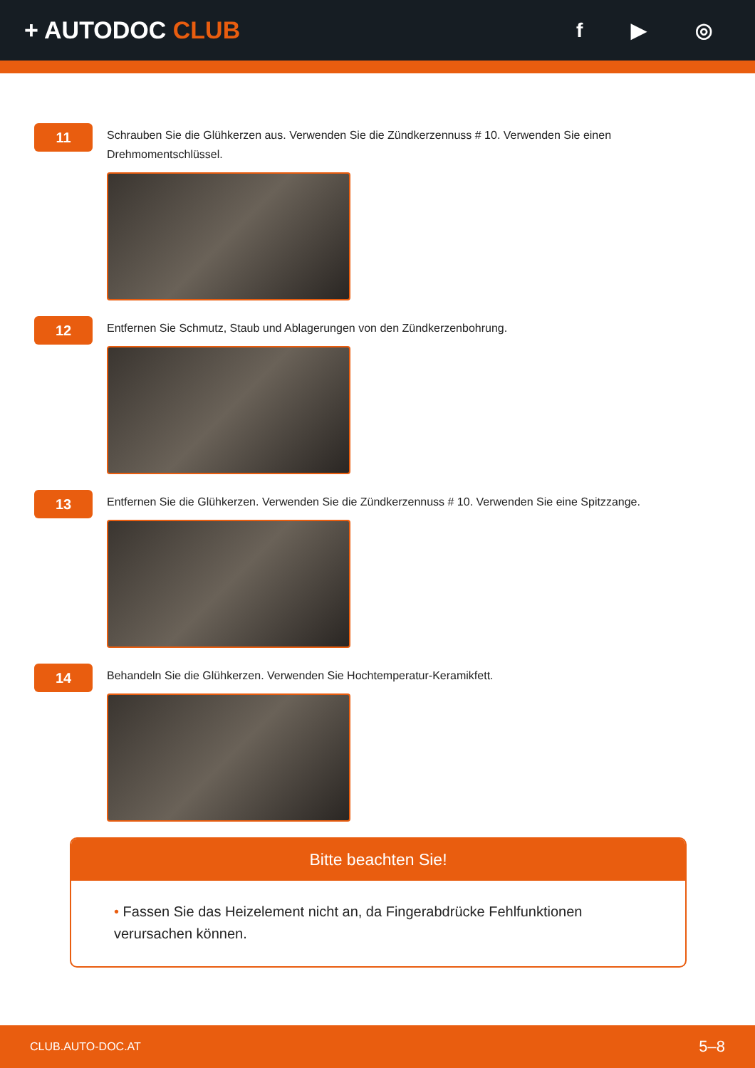+ AUTODOC CLUB
f ▶ ◎
11
Schrauben Sie die Glühkerzen aus. Verwenden Sie die Zündkerzennuss # 10. Verwenden Sie einen Drehmomentschlüssel.
12
Entfernen Sie Schmutz, Staub und Ablagerungen von den Zündkerzenbohrung.
13
Entfernen Sie die Glühkerzen. Verwenden Sie die Zündkerzennuss # 10. Verwenden Sie eine Spitzzange.
14
Behandeln Sie die Glühkerzen. Verwenden Sie Hochtemperatur-Keramikfett.
Bitte beachten Sie!
• Fassen Sie das Heizelement nicht an, da Fingerabdrücke Fehlfunktionen verursachen können.
CLUB.AUTO-DOC.AT 5–8